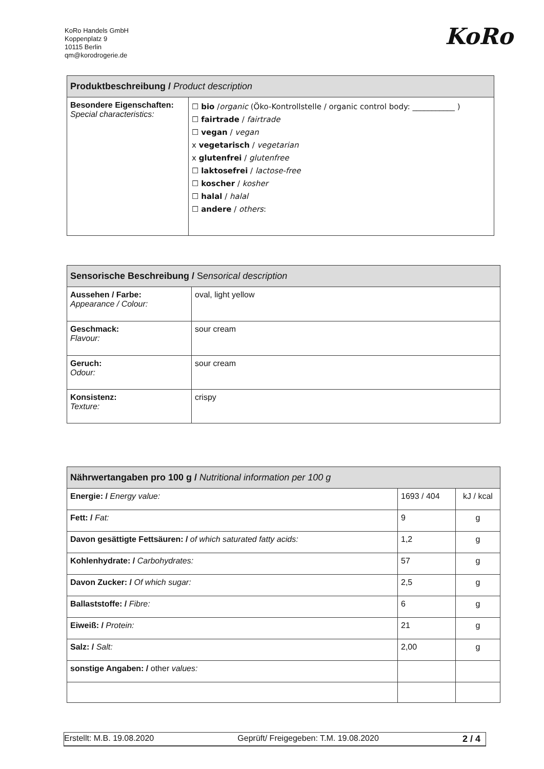KoRo Handels GmbH
Koppenplatz 9
10115 Berlin
qm@korodrogerie.de
KoRo
| Produktbeschreibung / Product description | |
| --- | --- |
| Besondere Eigenschaften: Special characteristics: | ☐ bio / organic (Öko-Kontrollstelle / organic control body: ___________ ) ☐ fairtrade / fairtrade ☐ vegan / vegan x vegetarisch / vegetarian x glutenfrei / glutenfree ☐ laktosefrei / lactose-free ☐ koscher / kosher ☐ halal / halal ☐ andere / others : |
| Sensorische Beschreibung / S ensorical description | |
| --- | --- |
| Aussehen / Farbe: Appearance / Colour: | oval, light yellow |
| Geschmack: Flavour: | sour cream |
| Geruch: Odour: | sour cream |
| Konsistenz: Texture: | crispy |
| Nährwertangaben pro 100 g / Nutritional information per 100 g | | |
| --- | --- | --- |
| Energie: / Energy value: | 1693 / 404 | kJ / kcal |
| Fett: / Fat: | 9 | g |
| Davon gesättigte Fettsäuren: / of which saturated fatty acids: | 1,2 | g |
| Kohlenhydrate: / Carbohydrates: | 57 | g |
| Davon Zucker: / Of which sugar: | 2,5 | g |
| Ballaststoffe: / Fibre: | 6 | g |
| Eiweiß: / Protein: | 21 | g |
| Salz: / Salt: | 2,00 | g |
| sonstige Angaben: / other values: | | |
Erstellt: M.B. 19.08.2020 Geprüft/ Freigegeben: T.M. 19.08.2020 2 / 4